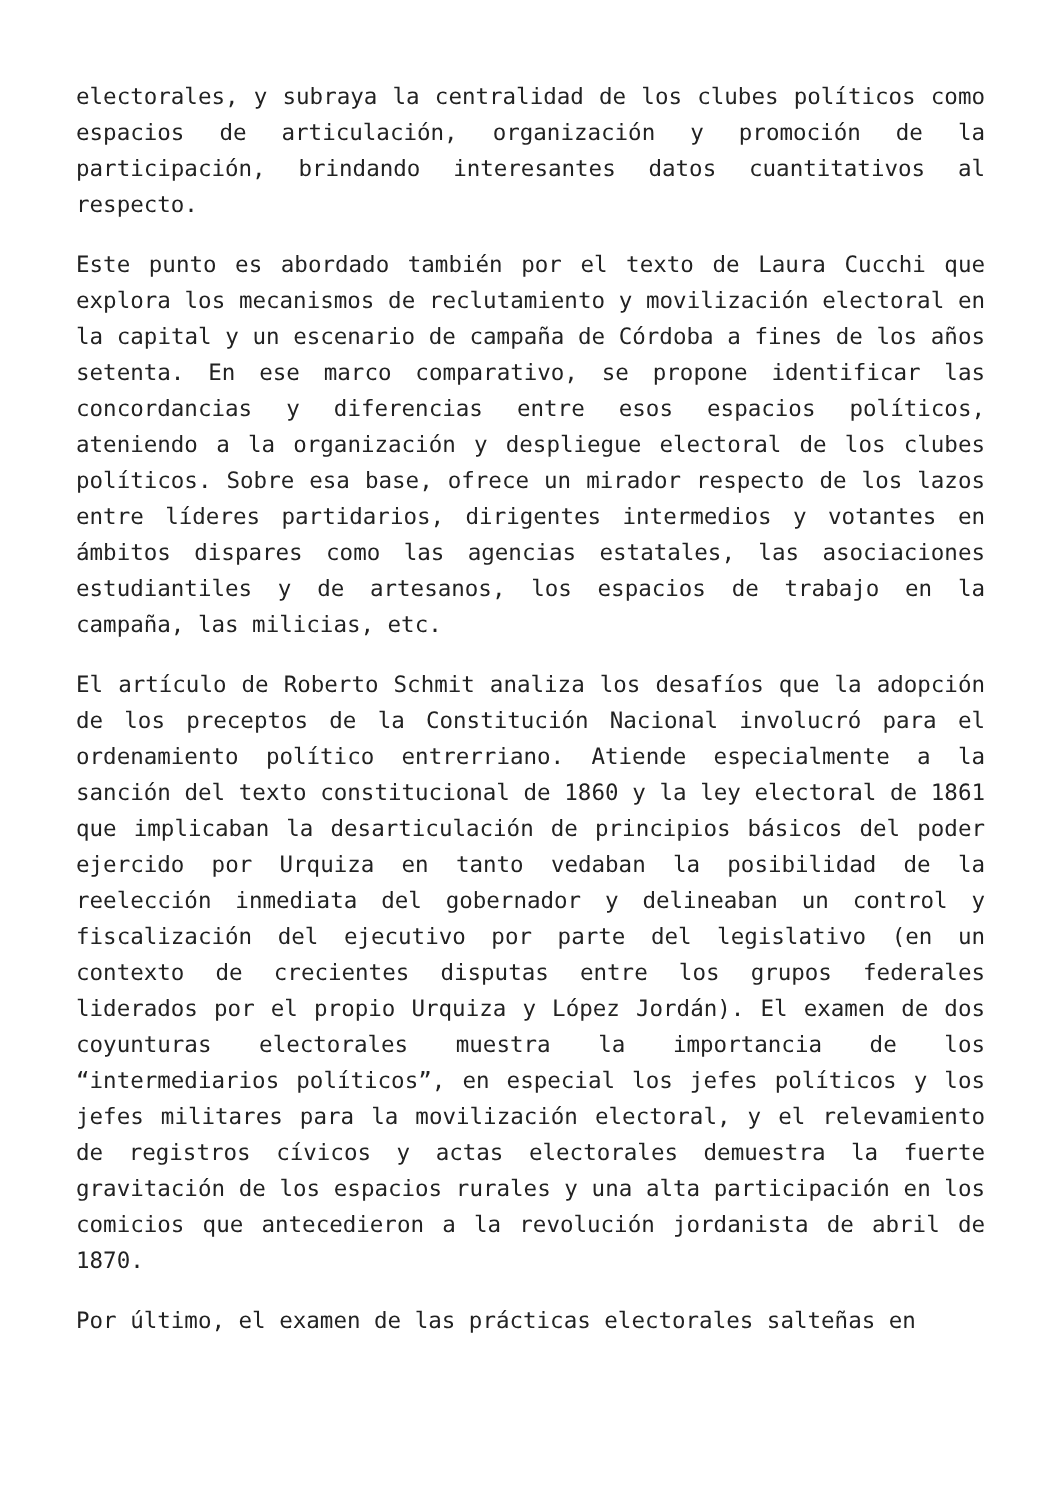electorales, y subraya la centralidad de los clubes políticos como espacios de articulación, organización y promoción de la participación, brindando interesantes datos cuantitativos al respecto.
Este punto es abordado también por el texto de Laura Cucchi que explora los mecanismos de reclutamiento y movilización electoral en la capital y un escenario de campaña de Córdoba a fines de los años setenta. En ese marco comparativo, se propone identificar las concordancias y diferencias entre esos espacios políticos, ateniendo a la organización y despliegue electoral de los clubes políticos. Sobre esa base, ofrece un mirador respecto de los lazos entre líderes partidarios, dirigentes intermedios y votantes en ámbitos dispares como las agencias estatales, las asociaciones estudiantiles y de artesanos, los espacios de trabajo en la campaña, las milicias, etc.
El artículo de Roberto Schmit analiza los desafíos que la adopción de los preceptos de la Constitución Nacional involucró para el ordenamiento político entrerriano. Atiende especialmente a la sanción del texto constitucional de 1860 y la ley electoral de 1861 que implicaban la desarticulación de principios básicos del poder ejercido por Urquiza en tanto vedaban la posibilidad de la reelección inmediata del gobernador y delineaban un control y fiscalización del ejecutivo por parte del legislativo (en un contexto de crecientes disputas entre los grupos federales liderados por el propio Urquiza y López Jordán). El examen de dos coyunturas electorales muestra la importancia de los “intermediarios políticos”, en especial los jefes políticos y los jefes militares para la movilización electoral, y el relevamiento de registros cívicos y actas electorales demuestra la fuerte gravitación de los espacios rurales y una alta participación en los comicios que antecedieron a la revolución jordanista de abril de 1870.
Por último, el examen de las prácticas electorales salteñas en